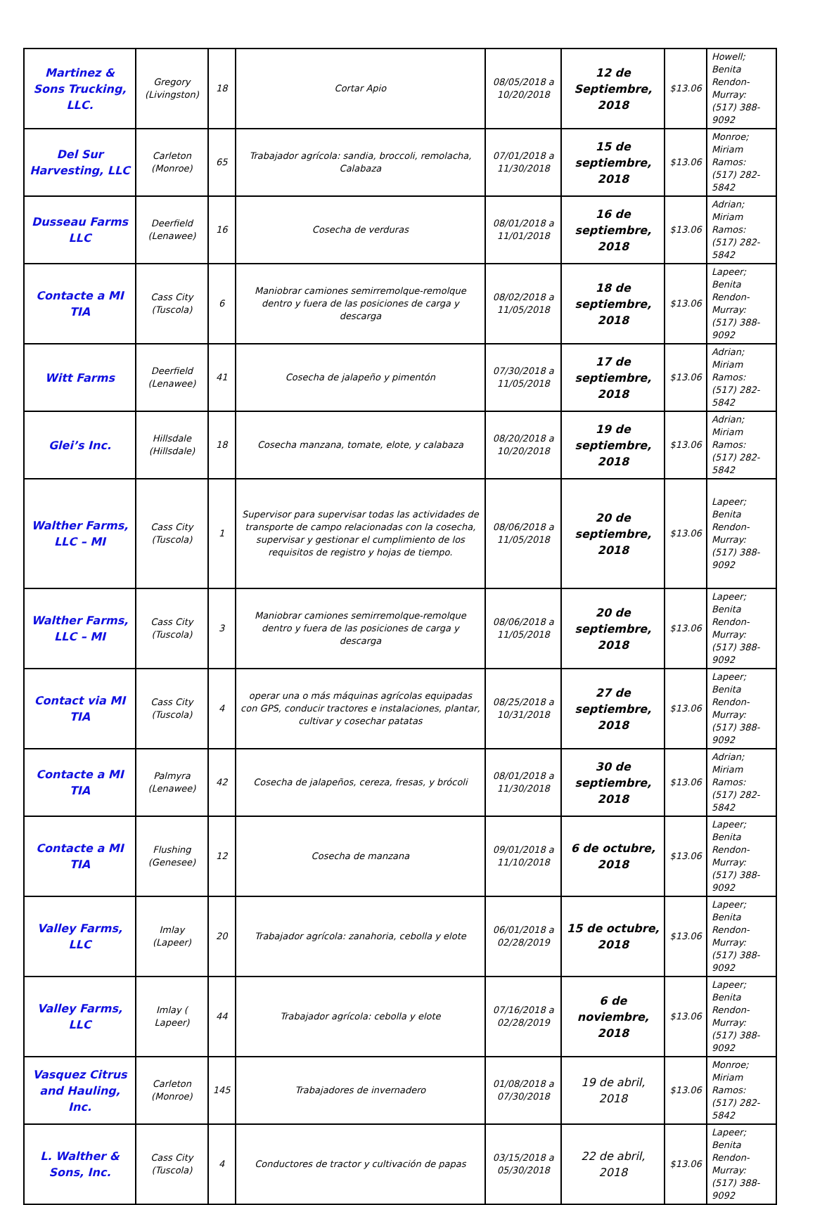| Martinez & Sons Trucking, LLC. | Gregory (Livingston) | 18 | Cortar Apio | 08/05/2018 a 10/20/2018 | 12 de Septiembre, 2018 | $13.06 | Howell; Benita Rendon-Murray: (517) 388-9092 |
| Del Sur Harvesting, LLC | Carleton (Monroe) | 65 | Trabajador agrícola: sandia, broccoli, remolacha, Calabaza | 07/01/2018 a 11/30/2018 | 15 de septiembre, 2018 | $13.06 | Monroe; Miriam Ramos: (517) 282-5842 |
| Dusseau Farms LLC | Deerfield (Lenawee) | 16 | Cosecha de verduras | 08/01/2018 a 11/01/2018 | 16 de septiembre, 2018 | $13.06 | Adrian; Miriam Ramos: (517) 282-5842 |
| Contacte a MI TIA | Cass City (Tuscola) | 6 | Maniobrar camiones semirremolque-remolque dentro y fuera de las posiciones de carga y descarga | 08/02/2018 a 11/05/2018 | 18 de septiembre, 2018 | $13.06 | Lapeer; Benita Rendon-Murray: (517) 388-9092 |
| Witt Farms | Deerfield (Lenawee) | 41 | Cosecha de jalapeño y pimentón | 07/30/2018 a 11/05/2018 | 17 de septiembre, 2018 | $13.06 | Adrian; Miriam Ramos: (517) 282-5842 |
| Glei’s Inc. | Hillsdale (Hillsdale) | 18 | Cosecha manzana, tomate, elote, y calabaza | 08/20/2018 a 10/20/2018 | 19 de septiembre, 2018 | $13.06 | Adrian; Miriam Ramos: (517) 282-5842 |
| Walther Farms, LLC – MI | Cass City (Tuscola) | 1 | Supervisor para supervisar todas las actividades de transporte de campo relacionadas con la cosecha, supervisar y gestionar el cumplimiento de los requisitos de registro y hojas de tiempo. | 08/06/2018 a 11/05/2018 | 20 de septiembre, 2018 | $13.06 | Lapeer; Benita Rendon-Murray: (517) 388-9092 |
| Walther Farms, LLC – MI | Cass City (Tuscola) | 3 | Maniobrar camiones semirremolque-remolque dentro y fuera de las posiciones de carga y descarga | 08/06/2018 a 11/05/2018 | 20 de septiembre, 2018 | $13.06 | Lapeer; Benita Rendon-Murray: (517) 388-9092 |
| Contact via MI TIA | Cass City (Tuscola) | 4 | operar una o más máquinas agrícolas equipadas con GPS, conducir tractores e instalaciones, plantar, cultivar y cosechar patatas | 08/25/2018 a 10/31/2018 | 27 de septiembre, 2018 | $13.06 | Lapeer; Benita Rendon-Murray: (517) 388-9092 |
| Contacte a MI TIA | Palmyra (Lenawee) | 42 | Cosecha de jalapeños, cereza, fresas, y brócoli | 08/01/2018 a 11/30/2018 | 30 de septiembre, 2018 | $13.06 | Adrian; Miriam Ramos: (517) 282-5842 |
| Contacte a MI TIA | Flushing (Genesee) | 12 | Cosecha de manzana | 09/01/2018 a 11/10/2018 | 6 de octubre, 2018 | $13.06 | Lapeer; Benita Rendon-Murray: (517) 388-9092 |
| Valley Farms, LLC | Imlay (Lapeer) | 20 | Trabajador agrícola: zanahoria, cebolla y elote | 06/01/2018 a 02/28/2019 | 15 de octubre, 2018 | $13.06 | Lapeer; Benita Rendon-Murray: (517) 388-9092 |
| Valley Farms, LLC | Imlay ( Lapeer) | 44 | Trabajador agrícola: cebolla y elote | 07/16/2018 a 02/28/2019 | 6 de noviembre, 2018 | $13.06 | Lapeer; Benita Rendon-Murray: (517) 388-9092 |
| Vasquez Citrus and Hauling, Inc. | Carleton (Monroe) | 145 | Trabajadores de invernadero | 01/08/2018 a 07/30/2018 | 19 de abril, 2018 | $13.06 | Monroe; Miriam Ramos: (517) 282-5842 |
| L. Walther & Sons, Inc. | Cass City (Tuscola) | 4 | Conductores de tractor y cultivación de papas | 03/15/2018 a 05/30/2018 | 22 de abril, 2018 | $13.06 | Lapeer; Benita Rendon-Murray: (517) 388-9092 |